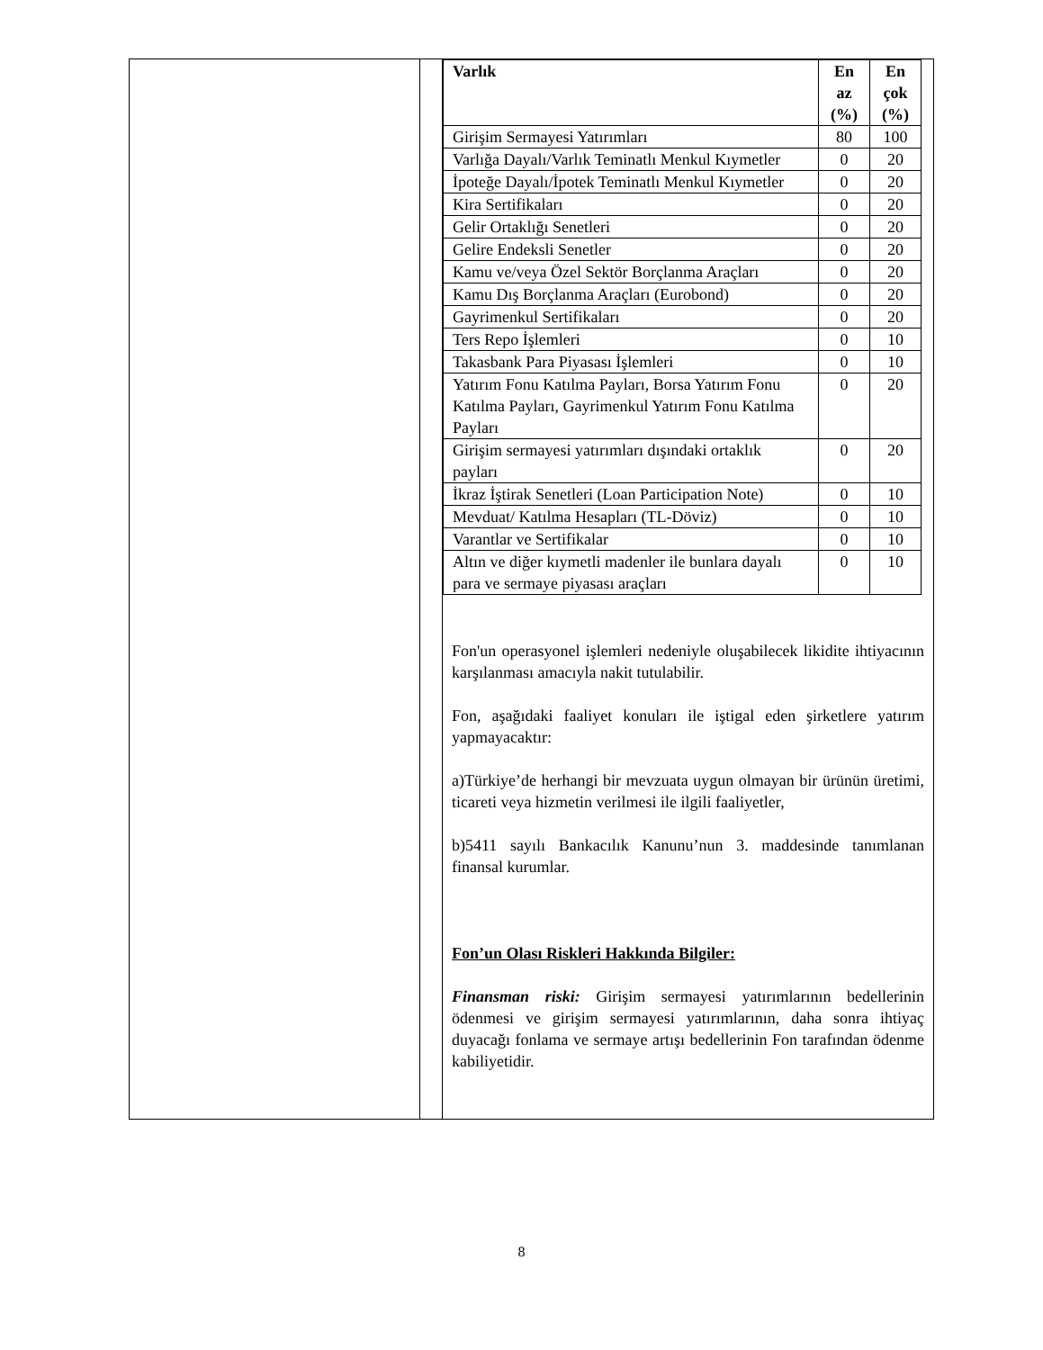| | | / Varlık / En az (%) / En çok (%) / / --- / --- / --- / / Girişim Sermayesi Yatırımları / 80 / 100 / / Varlığa Dayalı/Varlık Teminatlı Menkul Kıymetler / 0 / 20 / / İpoteğe Dayalı/İpotek Teminatlı Menkul Kıymetler / 0 / 20 / / Kira Sertifikaları / 0 / 20 / / Gelir Ortaklığı Senetleri / 0 / 20 / / Gelire Endeksli Senetler / 0 / 20 / / Kamu ve/veya Özel Sektör Borçlanma Araçları / 0 / 20 / / Kamu Dış Borçlanma Araçları (Eurobond) / 0 / 20 / / Gayrimenkul Sertifikaları / 0 / 20 / / Ters Repo İşlemleri / 0 / 10 / / Takasbank Para Piyasası İşlemleri / 0 / 10 / / Yatırım Fonu Katılma Payları, Borsa Yatırım Fonu Katılma Payları, Gayrimenkul Yatırım Fonu Katılma Payları / 0 / 20 / / Girişim sermayesi yatırımları dışındaki ortaklık payları / 0 / 20 / / İkraz İştirak Senetleri (Loan Participation Note) / 0 / 10 / / Mevduat/ Katılma Hesapları (TL-Döviz) / 0 / 10 / / Varantlar ve Sertifikalar / 0 / 10 / / Altın ve diğer kıymetli madenler ile bunlara dayalı para ve sermaye piyasası araçları / 0 / 10 / Fon'un operasyonel işlemleri nedeniyle oluşabilecek likidite ihtiyacının karşılanması amacıyla nakit tutulabilir. Fon, aşağıdaki faaliyet konuları ile iştigal eden şirketlere yatırım yapmayacaktır: a)Türkiye’de herhangi bir mevzuata uygun olmayan bir ürünün üretimi, ticareti veya hizmetin verilmesi ile ilgili faaliyetler, b)5411 sayılı Bankacılık Kanunu’nun 3. maddesinde tanımlanan finansal kurumlar. Fon’un Olası Riskleri Hakkında Bilgiler: Finansman riski: Girişim sermayesi yatırımlarının bedellerinin ödenmesi ve girişim sermayesi yatırımlarının, daha sonra ihtiyaç duyacağı fonlama ve sermaye artışı bedellerinin Fon tarafından ödenme kabiliyetidir. |
8